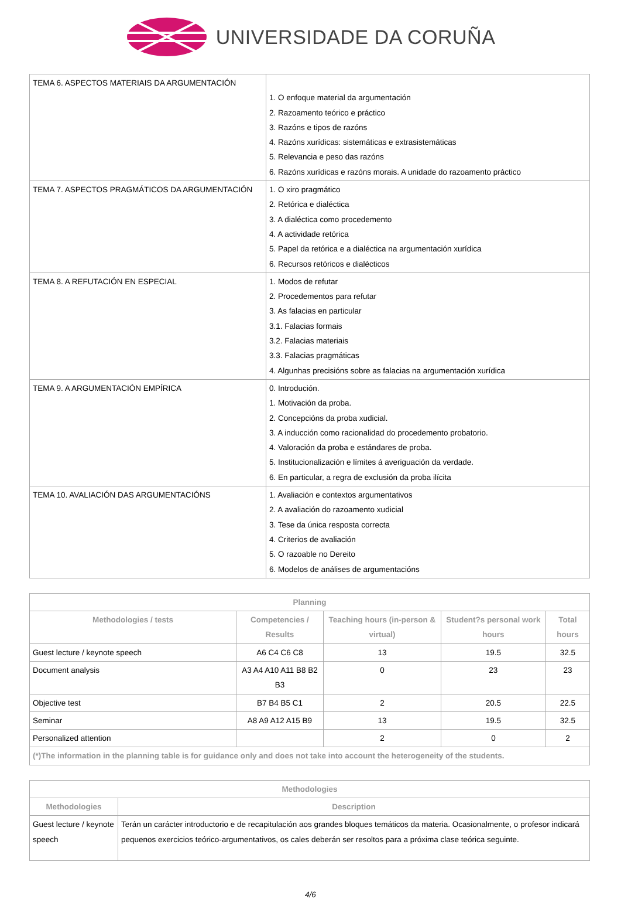UNIVERSIDADE DA CORUÑA
| TEMA 6. ASPECTOS MATERIAIS DA ARGUMENTACIÓN | 1. O enfoque material da argumentación 2. Razoamento teórico e práctico 3. Razóns e tipos de razóns 4. Razóns xurídicas: sistemáticas e extrasistemáticas 5. Relevancia e peso das razóns 6. Razóns xurídicas e razóns morais. A unidade do razoamento práctico |
| TEMA 7. ASPECTOS PRAGMÁTICOS DA ARGUMENTACIÓN | 1. O xiro pragmático 2. Retórica e dialéctica 3. A dialéctica como procedemento 4. A actividade retórica 5. Papel da retórica e a dialéctica na argumentación xurídica 6. Recursos retóricos e dialécticos |
| TEMA 8. A REFUTACIÓN EN ESPECIAL | 1. Modos de refutar 2. Procedementos para refutar 3. As falacias en particular 3.1. Falacias formais 3.2. Falacias materiais 3.3. Falacias pragmáticas 4. Algunhas precisións sobre as falacias na argumentación xurídica |
| TEMA 9. A ARGUMENTACIÓN EMPÍRICA | 0. Introdución. 1. Motivación da proba. 2. Concepcións da proba xudicial. 3. A inducción como racionalidad do procedemento probatorio. 4. Valoración da proba e estándares de proba. 5. Institucionalización e límites á averiguación da verdade. 6. En particular, a regra de exclusión da proba ilícita |
| TEMA 10. AVALIACIÓN DAS ARGUMENTACIÓNS | 1. Avaliación e contextos argumentativos 2. A avaliación do razoamento xudicial 3. Tese da única resposta correcta 4. Criterios de avaliación 5. O razoable no Dereito 6. Modelos de análises de argumentacións |
| Planning | | | | |
| --- | --- | --- | --- | --- |
| Methodologies / tests | Competencies / Results | Teaching hours (in-person & virtual) | Student?s personal work hours | Total hours |
| Guest lecture / keynote speech | A6 C4 C6 C8 | 13 | 19.5 | 32.5 |
| Document analysis | A3 A4 A10 A11 B8 B2 B3 | 0 | 23 | 23 |
| Objective test | B7 B4 B5 C1 | 2 | 20.5 | 22.5 |
| Seminar | A8 A9 A12 A15 B9 | 13 | 19.5 | 32.5 |
| Personalized attention | | 2 | 0 | 2 |
| (*)The information in the planning table is for guidance only and does not take into account the heterogeneity of the students. | | | | |
| Methodologies | |
| --- | --- |
| Methodologies | Description |
| Guest lecture / keynote speech | Terán un carácter introductorio e de recapitulación aos grandes bloques temáticos da materia. Ocasionalmente, o profesor indicará pequenos exercicios teórico-argumentativos, os cales deberán ser resoltos para a próxima clase teórica seguinte. |
4/6